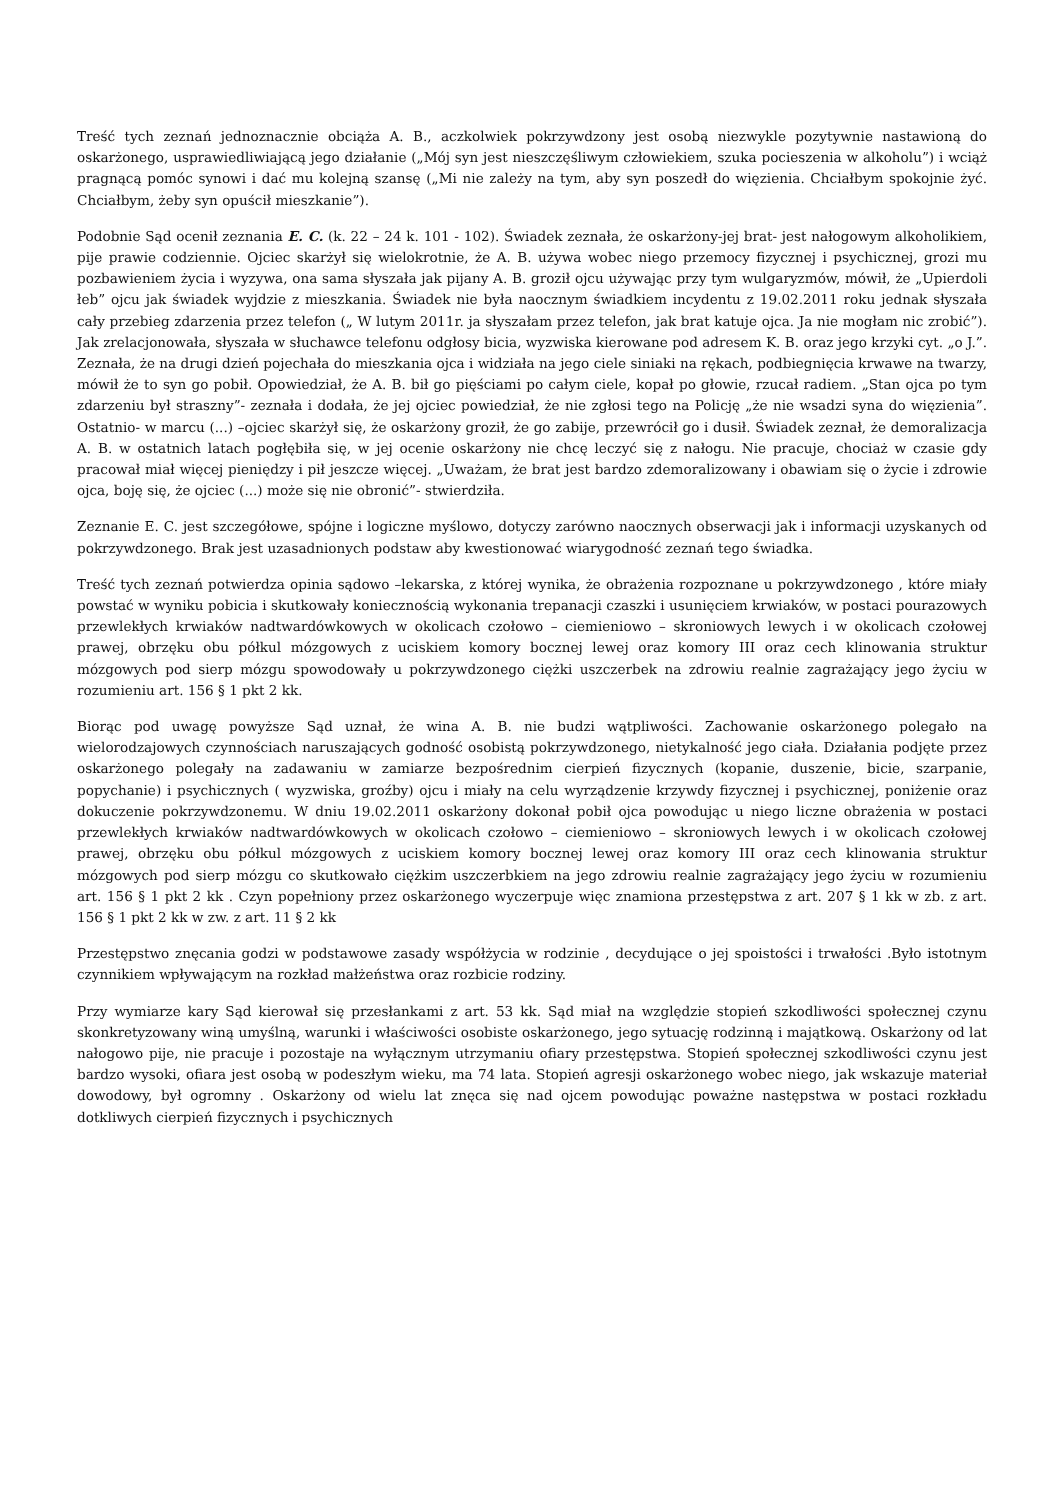Treść tych zeznań jednoznacznie obciąża A. B., aczkolwiek pokrzywdzony jest osobą niezwykle pozytywnie nastawioną do oskarżonego, usprawiedliwiającą jego działanie („Mój syn jest nieszczęśliwym człowiekiem, szuka pocieszenia w alkoholu”) i wciąż pragnącą pomóc synowi i dać mu kolejną szansę („Mi nie zależy na tym, aby syn poszedł do więzienia. Chciałbym spokojnie żyć. Chciałbym, żeby syn opuścił mieszkanie”).
Podobnie Sąd ocenił zeznania E. C. (k. 22 – 24 k. 101 - 102). Świadek zeznała, że oskarżony-jej brat- jest nałogowym alkoholikiem, pije prawie codziennie. Ojciec skarżył się wielokrotnie, że A. B. używa wobec niego przemocy fizycznej i psychicznej, grozi mu pozbawieniem życia i wyzywa, ona sama słyszała jak pijany A. B. groził ojcu używając przy tym wulgaryzmów, mówił, że „Upierdoli łeb” ojcu jak świadek wyjdzie z mieszkania. Świadek nie była naocznym świadkiem incydentu z 19.02.2011 roku jednak słyszała cały przebieg zdarzenia przez telefon („ W lutym 2011r. ja słyszałam przez telefon, jak brat katuje ojca. Ja nie mogłam nic zrobić”). Jak zrelacjonowała, słyszała w słuchawce telefonu odgłosy bicia, wyzwiska kierowane pod adresem K. B. oraz jego krzyki cyt. „o J.”. Zeznała, że na drugi dzień pojechała do mieszkania ojca i widziała na jego ciele siniaki na rękach, podbiegnięcia krwawe na twarzy, mówił że to syn go pobił. Opowiedział, że A. B. bił go pięściami po całym ciele, kopał po głowie, rzucał radiem. „Stan ojca po tym zdarzeniu był straszny”- zeznała i dodała, że jej ojciec powiedział, że nie zgłosi tego na Policję „że nie wsadzi syna do więzienia”. Ostatnio- w marcu (...) –ojciec skarżył się, że oskarżony groził, że go zabije, przewrócił go i dusił. Świadek zeznał, że demoralizacja A. B. w ostatnich latach pogłębiła się, w jej ocenie oskarżony nie chcę leczyć się z nałogu. Nie pracuje, chociaż w czasie gdy pracował miał więcej pieniędzy i pił jeszcze więcej. „Uważam, że brat jest bardzo zdemoralizowany i obawiam się o życie i zdrowie ojca, boję się, że ojciec (...) może się nie obronić”- stwierdziła.
Zeznanie E. C. jest szczegółowe, spójne i logiczne myślowo, dotyczy zarówno naocznych obserwacji jak i informacji uzyskanych od pokrzywdzonego. Brak jest uzasadnionych podstaw aby kwestionować wiarygodność zeznań tego świadka.
Treść tych zeznań potwierdza opinia sądowo –lekarska, z której wynika, że obrażenia rozpoznane u pokrzywdzonego , które miały powstać w wyniku pobicia i skutkowały koniecznością wykonania trepanacji czaszki i usunięciem krwiaków, w postaci pourazowych przewlekłych krwiaków nadtwardówkowych w okolicach czołowo – ciemieniowo – skroniowych lewych i w okolicach czołowej prawej, obrzęku obu półkul mózgowych z uciskiem komory bocznej lewej oraz komory III oraz cech klinowania struktur mózgowych pod sierp mózgu spowodowały u pokrzywdzonego ciężki uszczerbek na zdrowiu realnie zagrażający jego życiu w rozumieniu art. 156 § 1 pkt 2 kk.
Biorąc pod uwagę powyższe Sąd uznał, że wina A. B. nie budzi wątpliwości. Zachowanie oskarżonego polegało na wielorodzajowych czynnościach naruszających godność osobistą pokrzywdzonego, nietykalność jego ciała. Działania podjęte przez oskarżonego polegały na zadawaniu w zamiarze bezpośrednim cierpień fizycznych (kopanie, duszenie, bicie, szarpanie, popychanie) i psychicznych ( wyzwiska, groźby) ojcu i miały na celu wyrządzenie krzywdy fizycznej i psychicznej, poniżenie oraz dokuczenie pokrzywdzonemu. W dniu 19.02.2011 oskarżony dokonał pobił ojca powodując u niego liczne obrażenia w postaci przewlekłych krwiaków nadtwardówkowych w okolicach czołowo – ciemieniowo – skroniowych lewych i w okolicach czołowej prawej, obrzęku obu półkul mózgowych z uciskiem komory bocznej lewej oraz komory III oraz cech klinowania struktur mózgowych pod sierp mózgu co skutkowało ciężkim uszczerbkiem na jego zdrowiu realnie zagrażający jego życiu w rozumieniu art. 156 § 1 pkt 2 kk . Czyn popełniony przez oskarżonego wyczerpuje więc znamiona przestępstwa z art. 207 § 1 kk w zb. z art. 156 § 1 pkt 2 kk w zw. z art. 11 § 2 kk
Przestępstwo znęcania godzi w podstawowe zasady współżycia w rodzinie , decydujące o jej spoistości i trwałości .Było istotnym czynnikiem wpływającym na rozkład małżeństwa oraz rozbicie rodziny.
Przy wymiarze kary Sąd kierował się przesłankami z art. 53 kk. Sąd miał na względzie stopień szkodliwości społecznej czynu skonkretyzowany winą umyślną, warunki i właściwości osobiste oskarżonego, jego sytuację rodzinną i majątkową. Oskarżony od lat nałogowo pije, nie pracuje i pozostaje na wyłącznym utrzymaniu ofiary przestępstwa. Stopień społecznej szkodliwości czynu jest bardzo wysoki, ofiara jest osobą w podeszłym wieku, ma 74 lata. Stopień agresji oskarżonego wobec niego, jak wskazuje materiał dowodowy, był ogromny . Oskarżony od wielu lat znęca się nad ojcem powodując poważne następstwa w postaci rozkładu dotkliwych cierpień fizycznych i psychicznych